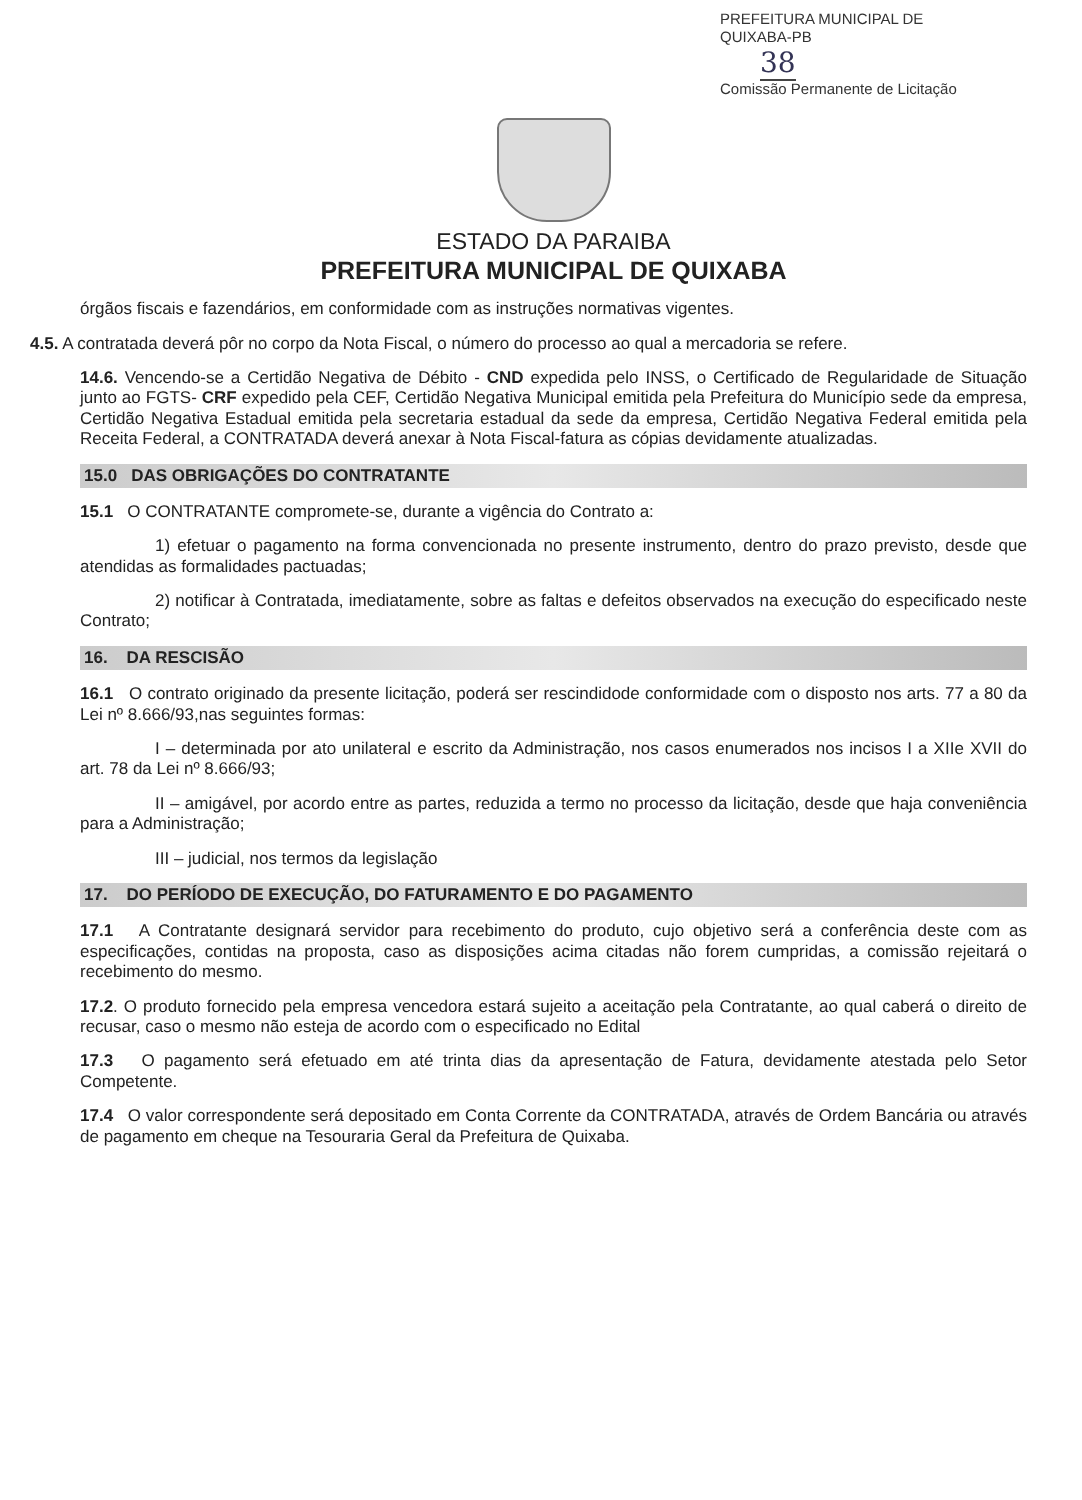PREFEITURA MUNICIPAL DE QUIXABA-PB
38
Comissão Permanente de Licitação
ESTADO DA PARAIBA
PREFEITURA MUNICIPAL DE QUIXABA
órgãos fiscais e fazendários, em conformidade com as instruções normativas vigentes.
4.5. A contratada deverá pôr no corpo da Nota Fiscal, o número do processo ao qual a mercadoria se refere.
14.6. Vencendo-se a Certidão Negativa de Débito - CND expedida pelo INSS, o Certificado de Regularidade de Situação junto ao FGTS- CRF expedido pela CEF, Certidão Negativa Municipal emitida pela Prefeitura do Município sede da empresa, Certidão Negativa Estadual emitida pela secretaria estadual da sede da empresa, Certidão Negativa Federal emitida pela Receita Federal, a CONTRATADA deverá anexar à Nota Fiscal-fatura as cópias devidamente atualizadas.
15.0 DAS OBRIGAÇÕES DO CONTRATANTE
15.1 O CONTRATANTE compromete-se, durante a vigência do Contrato a:
1) efetuar o pagamento na forma convencionada no presente instrumento, dentro do prazo previsto, desde que atendidas as formalidades pactuadas;
2) notificar à Contratada, imediatamente, sobre as faltas e defeitos observados na execução do especificado neste Contrato;
16. DA RESCISÃO
16.1 O contrato originado da presente licitação, poderá ser rescindidode conformidade com o disposto nos arts. 77 a 80 da Lei nº 8.666/93,nas seguintes formas:
I – determinada por ato unilateral e escrito da Administração, nos casos enumerados nos incisos I a XIIe XVII do art. 78 da Lei nº 8.666/93;
II – amigável, por acordo entre as partes, reduzida a termo no processo da licitação, desde que haja conveniência para a Administração;
III – judicial, nos termos da legislação
17. DO PERÍODO DE EXECUÇÃO, DO FATURAMENTO E DO PAGAMENTO
17.1 A Contratante designará servidor para recebimento do produto, cujo objetivo será a conferência deste com as especificações, contidas na proposta, caso as disposições acima citadas não forem cumpridas, a comissão rejeitará o recebimento do mesmo.
17.2. O produto fornecido pela empresa vencedora estará sujeito a aceitação pela Contratante, ao qual caberá o direito de recusar, caso o mesmo não esteja de acordo com o especificado no Edital
17.3 O pagamento será efetuado em até trinta dias da apresentação de Fatura, devidamente atestada pelo Setor Competente.
17.4 O valor correspondente será depositado em Conta Corrente da CONTRATADA, através de Ordem Bancária ou através de pagamento em cheque na Tesouraria Geral da Prefeitura de Quixaba.